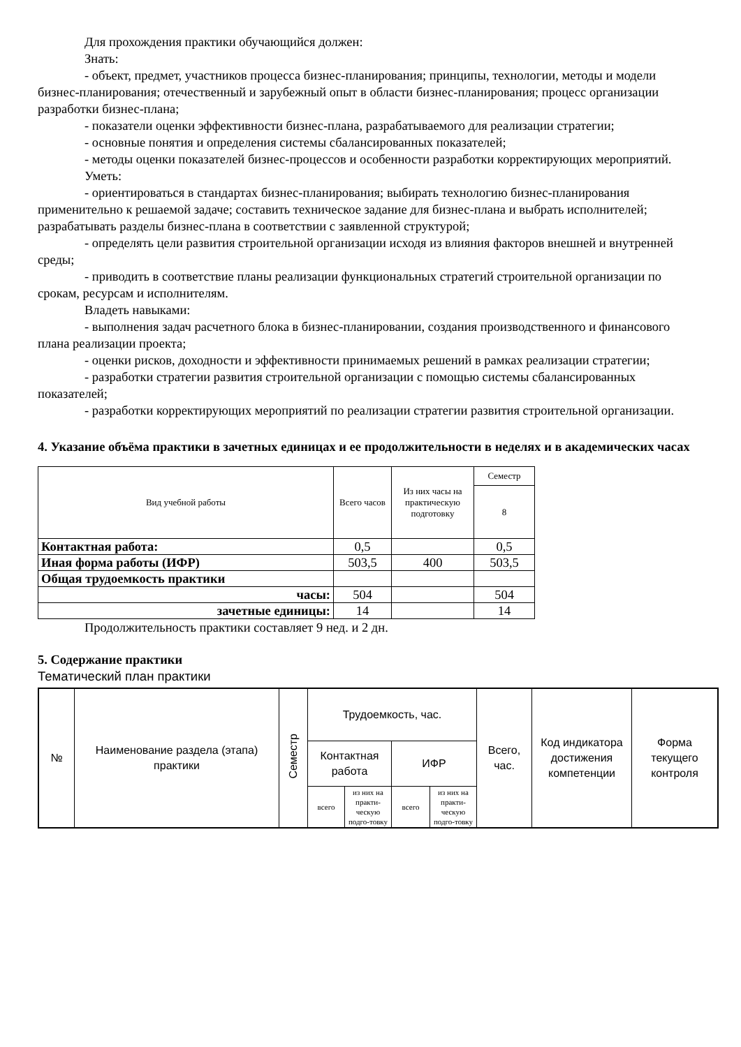Для прохождения практики обучающийся должен:
Знать:
- объект, предмет, участников процесса бизнес-планирования; принципы, технологии, методы и модели бизнес-планирования; отечественный и зарубежный опыт в области бизнес-планирования; процесс организации разработки бизнес-плана;
- показатели оценки эффективности бизнес-плана, разрабатываемого для реализации стратегии;
- основные понятия и определения системы сбалансированных показателей;
- методы оценки показателей бизнес-процессов и особенности разработки корректирующих мероприятий.
Уметь:
- ориентироваться в стандартах бизнес-планирования; выбирать технологию бизнес-планирования применительно к решаемой задаче; составить техническое задание для бизнес-плана и выбрать исполнителей; разрабатывать разделы бизнес-плана в соответствии с заявленной структурой;
- определять цели развития строительной организации исходя из влияния факторов внешней и внутренней среды;
- приводить в соответствие планы реализации функциональных стратегий строительной организации по срокам, ресурсам и исполнителям.
Владеть навыками:
- выполнения задач расчетного блока в бизнес-планировании, создания производственного и финансового плана реализации проекта;
- оценки рисков, доходности и эффективности принимаемых решений в рамках реализации стратегии;
- разработки стратегии развития строительной организации с помощью системы сбалансированных показателей;
- разработки корректирующих мероприятий по реализации стратегии развития строительной организации.
4. Указание объёма практики в зачетных единицах и ее продолжительности в неделях и в академических часах
| Вид учебной работы | Всего часов | Из них часы на практическую подготовку | Семестр |
| --- | --- | --- | --- |
| | | | 8 |
| Контактная работа: | 0,5 | | 0,5 |
| Иная форма работы (ИФР) | 503,5 | 400 | 503,5 |
| Общая трудоемкость практики | | | |
| часы: | 504 | | 504 |
| зачетные единицы: | 14 | | 14 |
Продолжительность практики составляет 9 нед. и 2 дн.
5. Содержание практики
Тематический план практики
| № | Наименование раздела (этапа) практики | Семестр | Трудоемкость, час. | | | | Всего, час. | Код индикатора достижения компетенции | Форма текущего контроля |
| --- | --- | --- | --- | --- | --- | --- | --- | --- | --- |
| | | | Контактная работа | | ИФР | | | | |
| | | | всего | из них на практи-ческую подго-товку | всего | из них на практи-ческую подго-товку | | | |